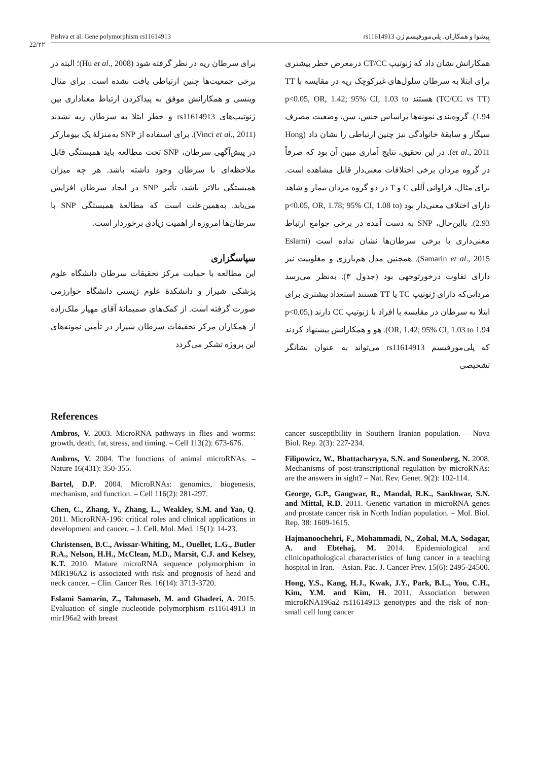Pishva et al. Gene polymorphism rs11614913 پیشوا و همکاران. پلی‌مورفیسم ژن rs11614913
22/۲۲
همکارانش نشان داد که ژنوتیپ CT/CC درمعرض خطر بیشتری برای ابتلا به سرطان سلول‌های غیرکوچک ریه در مقایسه با TT (TC/CC vs TT) هستند p<0.05, OR, 1.42; 95% CI, 1.03 to 1.94). گروه‌بندی نمونه‌ها براساس جنس، سن، وضعیت مصرف سیگار و سابقهٔ خانوادگی نیز چنین ارتباطی را نشان داد (Hong et al., 2011). در این تحقیق، نتایج آماری مبین آن بود که صرفاً در گروه مردان برخی اختلافات معنی‌دار قابل مشاهده است. برای مثال، فراوانی آللی C و T در دو گروه مردان بیمار و شاهد دارای اختلاف معنی‌دار بود (p<0.05, OR, 1.78; 95% CI, 1.08 to 2.93). بااین‌حال، SNP به دست آمده در برخی جوامع ارتباط معنی‌داری با برخی سرطان‌ها نشان نداده است (Eslami Samarin et al., 2015). همچنین مدل هم‌بارزی و مغلوبیت نیز دارای تفاوت درخورتوجهی بود (جدول ۳). به‌نظر می‌رسد مردانی‌که دارای ژنوتیپ TC یا TT هستند استعداد بیشتری برای ابتلا به سرطان در مقایسه با افراد با ژنوتیپ CC دارند (p<0.05, OR, 1.42; 95% CI, 1.03 to 1.94). هو و همکارانش پیشنهاد کردند که پلی‌مورفیسم rs11614913 می‌تواند به عنوان نشانگر تشخیصی
برای سرطان ریه در نظر گرفته شود (Hu et al., 2008)؛ البته در برخی جمعیت‌ها چنین ارتباطی یافت نشده است. برای مثال وینسی و همکارانش موفق به پیداکردن ارتباط معناداری بین ژنوتیپ‌های rs11614913 و خطر ابتلا به سرطان ریه نشدند (Vinci et al., 2011). برای استفاده از SNP به‌منزلهٔ یک بیومارکر در پیش‌آگهی سرطان، SNP تحت مطالعه باید همبستگی قابل ملاحظه‌ای با سرطان وجود داشته باشد. هر چه میزان همبستگی بالاتر باشد، تأثیر SNP در ایجاد سرطان افزایش می‌یابد. به‌همین‌علت است که مطالعهٔ همبستگی SNP با سرطان‌ها امروزه از اهمیت زیادی برخوردار است.
سپاسگزاری
این مطالعه با حمایت مرکز تحقیقات سرطان دانشگاه علوم پزشکی شیراز و دانشکدهٔ علوم زیستی دانشگاه خوارزمی صورت گرفته است. از کمک‌های صمیمانهٔ آقای مهیار ملک‌زاده از همکاران مرکز تحقیقات سرطان شیراز در تأمین نمونه‌های این پروژه تشکر می‌گردد
References
Ambros, V. 2003. MicroRNA pathways in flies and worms: growth, death, fat, stress, and timing. – Cell 113(2): 673-676.
Ambros, V. 2004. The functions of animal microRNAs. – Nature 16(431): 350-355.
Bartel, D.P. 2004. MicroRNAs: genomics, biogenesis, mechanism, and function. – Cell 116(2): 281-297.
Chen, C., Zhang, Y., Zhang, L., Weakley, S.M. and Yao, Q. 2011. MicroRNA-196: critical roles and clinical applications in development and cancer. – J. Cell. Mol. Med. 15(1): 14-23.
Christensen, B.C., Avissar-Whiting, M., Ouellet, L.G., Butler R.A., Nelson, H.H., McClean, M.D., Marsit, C.J. and Kelsey, K.T. 2010. Mature microRNA sequence polymorphism in MIR196A2 is associated with risk and prognosis of head and neck cancer. – Clin. Cancer Res. 16(14): 3713-3720.
Eslami Samarin, Z., Tahmaseb, M. and Ghaderi, A. 2015. Evaluation of single nucleotide polymorphism rs11614913 in mir196a2 with breast
cancer susceptibility in Southern Iranian population. – Nova Biol. Rep. 2(3): 227-234.
Filipowicz, W., Bhattacharyya, S.N. and Sonenberg, N. 2008. Mechanisms of post-transcriptional regulation by microRNAs: are the answers in sight? – Nat. Rev. Genet. 9(2): 102-114.
George, G.P., Gangwar, R., Mandal, R.K., Sankhwar, S.N. and Mittal, R.D. 2011. Genetic variation in microRNA genes and prostate cancer risk in North Indian population. – Mol. Biol. Rep. 38: 1609-1615.
Hajmanoochehri, F., Mohammadi, N., Zohal, M.A, Sodagar, A. and Ebtehaj, M. 2014. Epidemiological and clinicopathological characteristics of lung cancer in a teaching hospital in Iran. – Asian. Pac. J. Cancer Prev. 15(6): 2495-24500.
Hong, Y.S., Kang, H.J., Kwak, J.Y., Park, B.L., You, C.H., Kim, Y.M. and Kim, H. 2011. Association between microRNA196a2 rs11614913 genotypes and the risk of non-small cell lung cancer